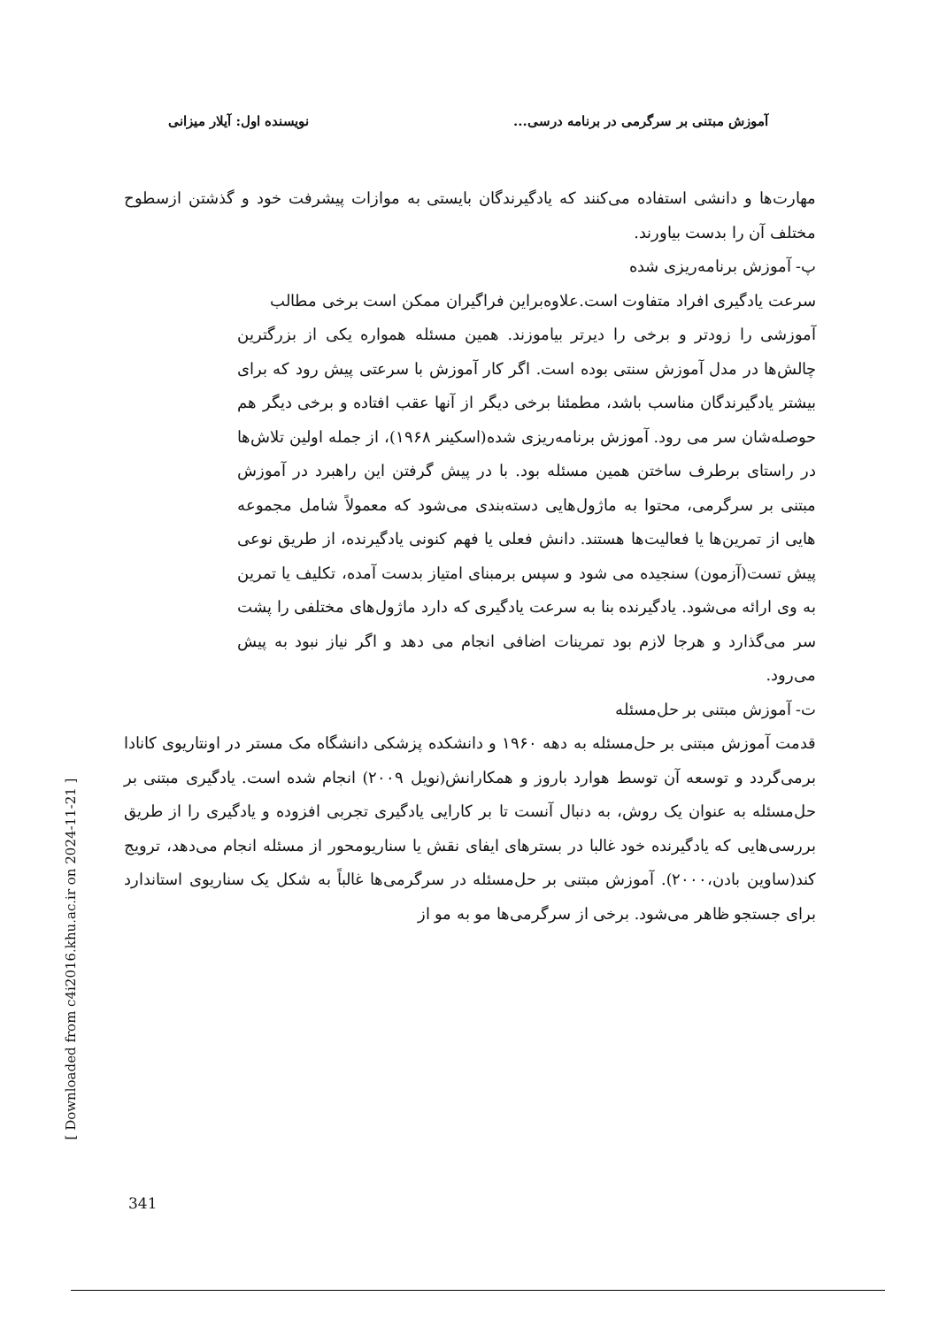آموزش مبتنی بر سرگرمی در برنامه درسی... نویسنده اول: آیلار میزانی
مهارت‌ها و دانشی استفاده می‌کنند که یادگیرندگان بایستی به موازات پیشرفت خود و گذشتن ازسطوح مختلف آن را بدست بیاورند.
پ- آموزش برنامه‌ریزی شده
سرعت یادگیری افراد متفاوت است.علاوه‌براین فراگیران ممکن است برخی مطالب
آموزشی را زودتر و برخی را دیرتر بیاموزند. همین مسئله همواره یکی از بزرگترین چالش‌ها در مدل آموزش سنتی بوده است. اگر کار آموزش با سرعتی پیش رود که برای بیشتر یادگیرندگان مناسب باشد، مطمئنا برخی دیگر از آنها عقب افتاده و برخی دیگر هم حوصله‌شان سر می رود. آموزش برنامه‌ریزی شده(اسکینر ۱۹۶۸)، از جمله اولین تلاش‌ها در راستای برطرف ساختن همین مسئله بود. با در پیش گرفتن این راهبرد در آموزش مبتنی بر سرگرمی، محتوا به ماژول‌هایی دسته‌بندی می‌شود که معمولاً شامل مجموعه هایی از تمرین‌ها یا فعالیت‌ها هستند. دانش فعلی یا فهم کنونی یادگیرنده، از طریق نوعی پیش تست(آزمون) سنجیده می شود و سپس برمبنای امتیاز بدست آمده، تکلیف یا تمرین به وی ارائه می‌شود. یادگیرنده بنا به سرعت یادگیری که دارد ماژول‌های مختلفی را پشت سر می‌گذارد و هرجا لازم بود تمرینات اضافی انجام می دهد و اگر نیاز نبود به پیش می‌رود.
ت- آموزش مبتنی بر حل‌مسئله
قدمت آموزش مبتنی بر حل‌مسئله به دهه ۱۹۶۰ و دانشکده پزشکی دانشگاه مک مستر در اونتاریوی کانادا برمی‌گردد و توسعه آن توسط هوارد باروز و همکارانش(نویل ۲۰۰۹) انجام شده است. یادگیری مبتنی بر حل‌مسئله به عنوان یک روش، به دنبال آنست تا بر کارایی یادگیری تجربی افزوده و یادگیری را از طریق بررسی‌هایی که یادگیرنده خود غالبا در بسترهای ایفای نقش یا سناریومحور از مسئله انجام می‌دهد، ترویج کند(ساوین بادن،۲۰۰۰). آموزش مبتنی بر حل‌مسئله در سرگرمی‌ها غالباً به شکل یک سناریوی استاندارد برای جستجو ظاهر می‌شود. برخی از سرگرمی‌ها مو به مو از
[ Downloaded from c4i2016.khu.ac.ir on 2024-11-21 ]
341